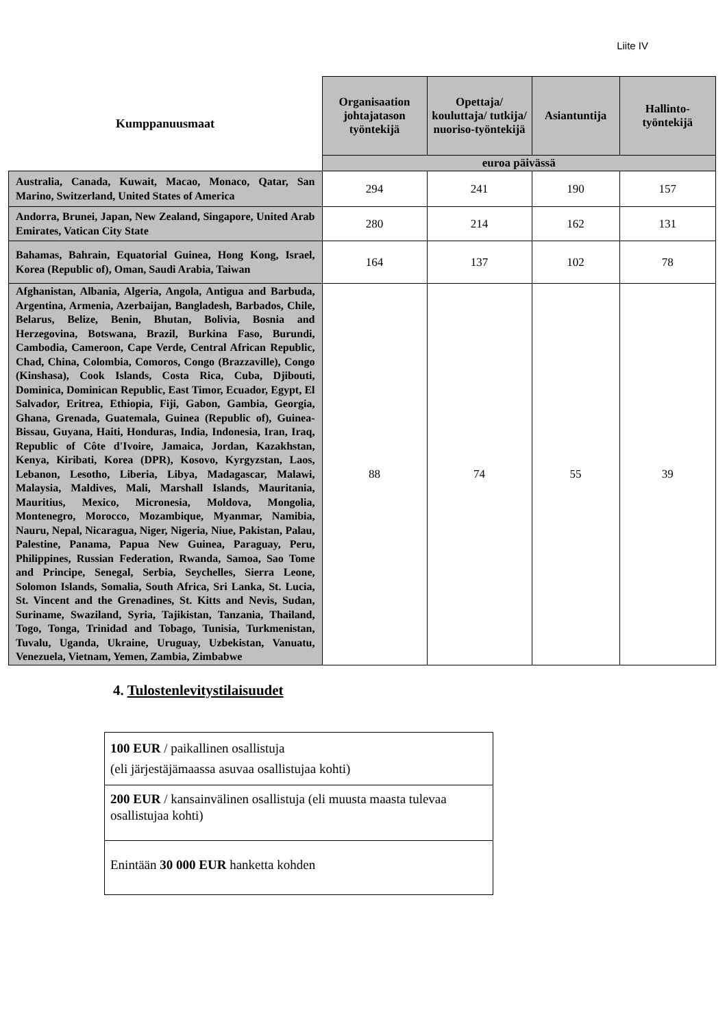Liite IV
| Kumppanuusmaat | Organisaation johtajatason työntekijä | Opettaja/ kouluttaja/ tutkija/ nuoriso-työntekijä | Asiantuntija | Hallinto-työntekijä |
| --- | --- | --- | --- | --- |
| | euroa päivässä | | | |
| Australia, Canada, Kuwait, Macao, Monaco, Qatar, San Marino, Switzerland, United States of America | 294 | 241 | 190 | 157 |
| Andorra, Brunei, Japan, New Zealand, Singapore, United Arab Emirates, Vatican City State | 280 | 214 | 162 | 131 |
| Bahamas, Bahrain, Equatorial Guinea, Hong Kong, Israel, Korea (Republic of), Oman, Saudi Arabia, Taiwan | 164 | 137 | 102 | 78 |
| Afghanistan, Albania, Algeria, Angola, Antigua and Barbuda, Argentina, Armenia, Azerbaijan, Bangladesh, Barbados, Chile, Belarus, Belize, Benin, Bhutan, Bolivia, Bosnia and Herzegovina, Botswana, Brazil, Burkina Faso, Burundi, Cambodia, Cameroon, Cape Verde, Central African Republic, Chad, China, Colombia, Comoros, Congo (Brazzaville), Congo (Kinshasa), Cook Islands, Costa Rica, Cuba, Djibouti, Dominica, Dominican Republic, East Timor, Ecuador, Egypt, El Salvador, Eritrea, Ethiopia, Fiji, Gabon, Gambia, Georgia, Ghana, Grenada, Guatemala, Guinea (Republic of), Guinea-Bissau, Guyana, Haiti, Honduras, India, Indonesia, Iran, Iraq, Republic of Côte d'Ivoire, Jamaica, Jordan, Kazakhstan, Kenya, Kiribati, Korea (DPR), Kosovo, Kyrgyzstan, Laos, Lebanon, Lesotho, Liberia, Libya, Madagascar, Malawi, Malaysia, Maldives, Mali, Marshall Islands, Mauritania, Mauritius, Mexico, Micronesia, Moldova, Mongolia, Montenegro, Morocco, Mozambique, Myanmar, Namibia, Nauru, Nepal, Nicaragua, Niger, Nigeria, Niue, Pakistan, Palau, Palestine, Panama, Papua New Guinea, Paraguay, Peru, Philippines, Russian Federation, Rwanda, Samoa, Sao Tome and Principe, Senegal, Serbia, Seychelles, Sierra Leone, Solomon Islands, Somalia, South Africa, Sri Lanka, St. Lucia, St. Vincent and the Grenadines, St. Kitts and Nevis, Sudan, Suriname, Swaziland, Syria, Tajikistan, Tanzania, Thailand, Togo, Tonga, Trinidad and Tobago, Tunisia, Turkmenistan, Tuvalu, Uganda, Ukraine, Uruguay, Uzbekistan, Vanuatu, Venezuela, Vietnam, Yemen, Zambia, Zimbabwe | 88 | 74 | 55 | 39 |
4. Tulostenlevitystilaisuudet
| 100 EUR / paikallinen osallistuja (eli järjestäjämaassa asuvaa osallistujaa kohti) |
| 200 EUR / kansainvälinen osallistuja (eli muusta maasta tulevaa osallistujaa kohti) |
| Enintään 30 000 EUR hanketta kohden |